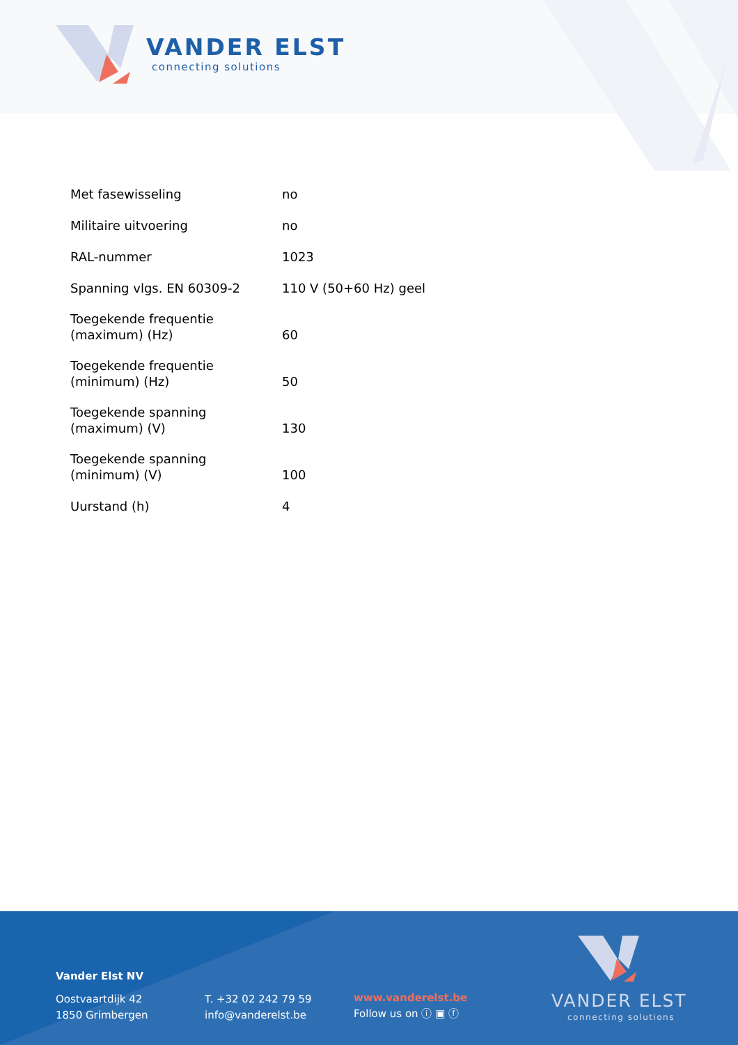VANDER ELST
connecting solutions
| Met fasewisseling | no |
| Militaire uitvoering | no |
| RAL-nummer | 1023 |
| Spanning vlgs. EN 60309-2 | 110 V (50+60 Hz) geel |
| Toegekende frequentie (maximum) (Hz) | 60 |
| Toegekende frequentie (minimum) (Hz) | 50 |
| Toegekende spanning (maximum) (V) | 130 |
| Toegekende spanning (minimum) (V) | 100 |
| Uurstand (h) | 4 |
Vander Elst NV
Oostvaartdijk 42
1850 Grimbergen
T. +32 02 242 79 59
info@vanderelst.be
www.vanderelst.be
Follow us on ⓘ ▣ ⓕ
VANDER ELST
connecting solutions